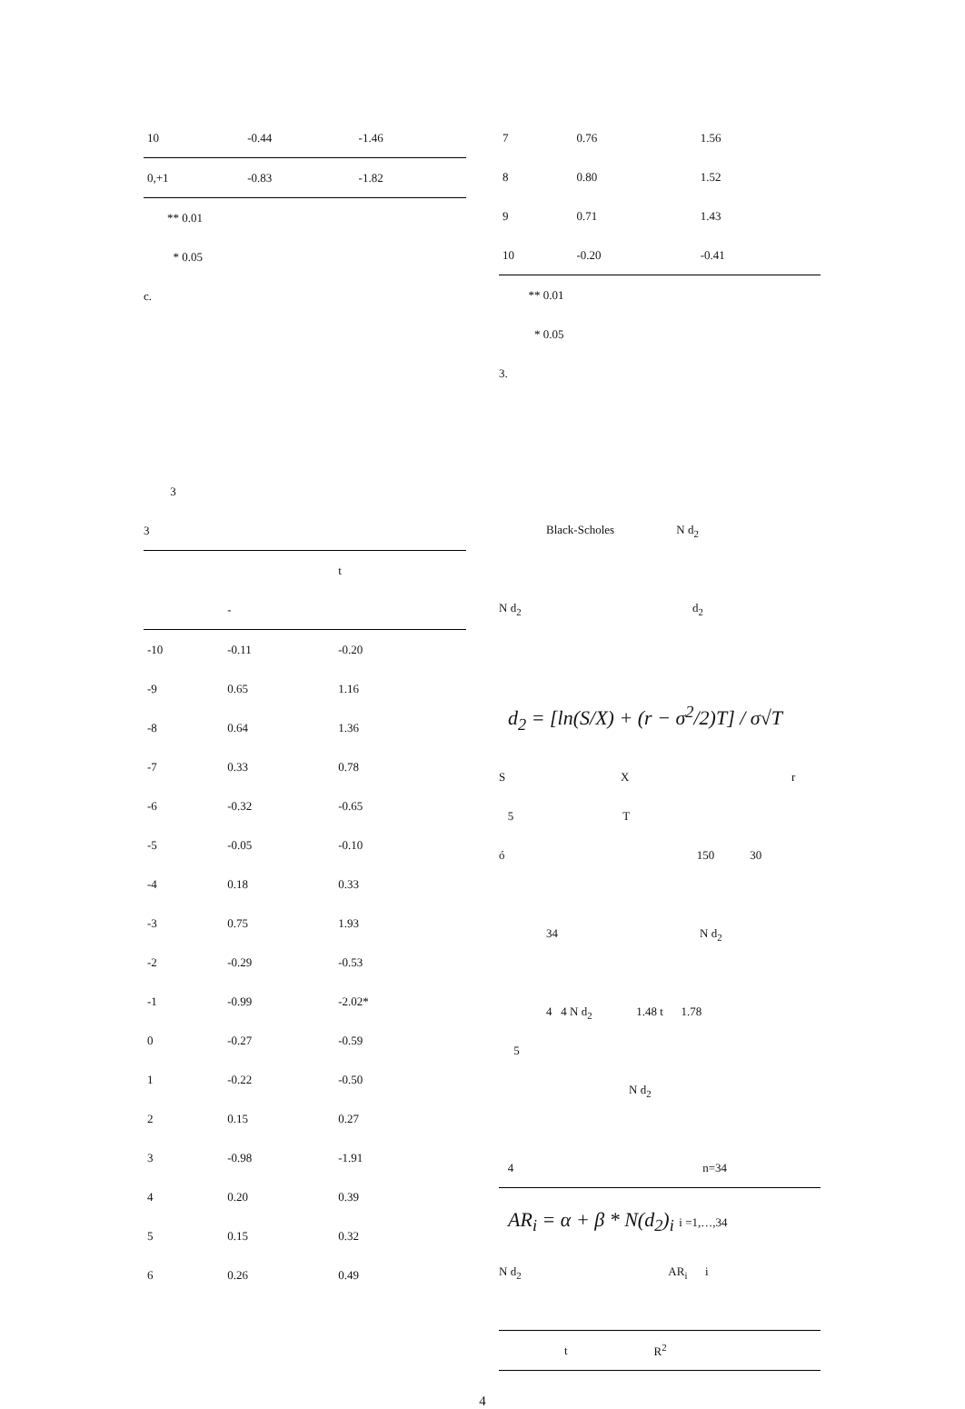| 10 | -0.44 | -1.46 |
| 0,+1 | -0.83 | -1.82 |
** 0.01
* 0.05
c.
3
3
| | | t |
| --- | --- | --- |
| | - | |
| -10 | -0.11 | -0.20 |
| -9 | 0.65 | 1.16 |
| -8 | 0.64 | 1.36 |
| -7 | 0.33 | 0.78 |
| -6 | -0.32 | -0.65 |
| -5 | -0.05 | -0.10 |
| -4 | 0.18 | 0.33 |
| -3 | 0.75 | 1.93 |
| -2 | -0.29 | -0.53 |
| -1 | -0.99 | -2.02* |
| 0 | -0.27 | -0.59 |
| 1 | -0.22 | -0.50 |
| 2 | 0.15 | 0.27 |
| 3 | -0.98 | -1.91 |
| 4 | 0.20 | 0.39 |
| 5 | 0.15 | 0.32 |
| 6 | 0.26 | 0.49 |
| 7 | 0.76 | 1.56 |
| 8 | 0.80 | 1.52 |
| 9 | 0.71 | 1.43 |
| 10 | -0.20 | -0.41 |
** 0.01
* 0.05
3.
Black-Scholes N d<sub>2</sub>
N d<sub>2</sub> d<sub>2</sub>
d<sub>2</sub> = [ln(S/X) + (r − σ<sup>2</sup>/2)T] / σ√T
S X r
5 T
ó 150 30
34 N d<sub>2</sub>
4 4 N d<sub>2</sub> 1.48 t 1.78
5
N d<sub>2</sub>
4 n=34
AR<sub>i</sub> = α + β * N(d<sub>2</sub>)<sub>i</sub> i =1,…,34
N d<sub>2</sub> AR<sub>i</sub> i
| | t | R<sup>2</sup> |
| --- | --- | --- |
4